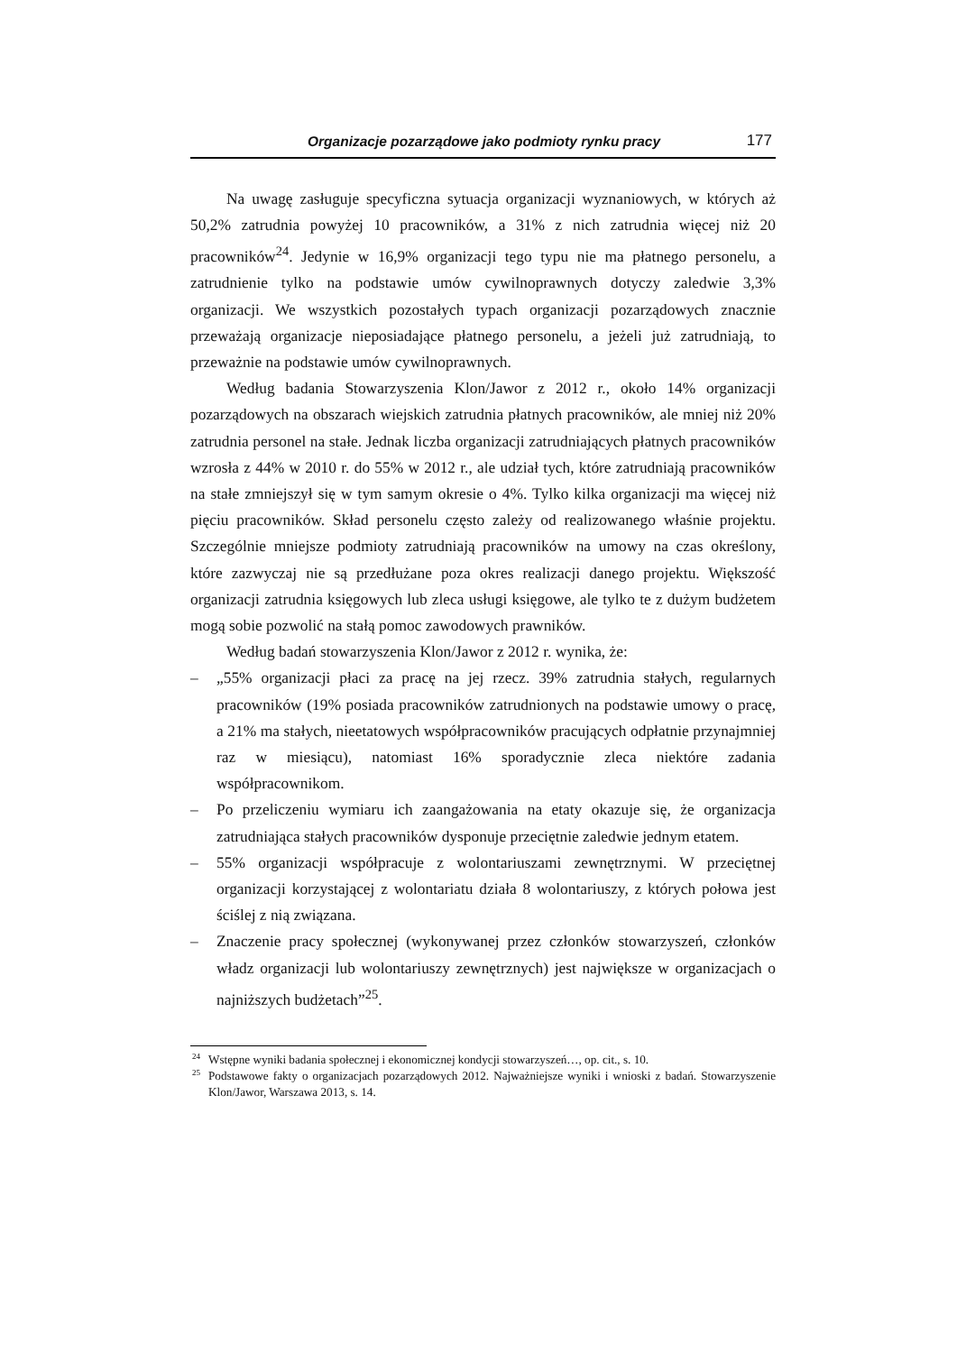Organizacje pozarządowe jako podmioty rynku pracy 177
Na uwagę zasługuje specyficzna sytuacja organizacji wyznaniowych, w których aż 50,2% zatrudnia powyżej 10 pracowników, a 31% z nich zatrudnia więcej niż 20 pracowników<sup>24</sup>. Jedynie w 16,9% organizacji tego typu nie ma płatnego personelu, a zatrudnienie tylko na podstawie umów cywilnoprawnych dotyczy zaledwie 3,3% organizacji. We wszystkich pozostałych typach organizacji pozarządowych znacznie przeważają organizacje nieposiadające płatnego personelu, a jeżeli już zatrudniają, to przeważnie na podstawie umów cywilnoprawnych.
Według badania Stowarzyszenia Klon/Jawor z 2012 r., około 14% organizacji pozarządowych na obszarach wiejskich zatrudnia płatnych pracowników, ale mniej niż 20% zatrudnia personel na stałe. Jednak liczba organizacji zatrudniających płatnych pracowników wzrosła z 44% w 2010 r. do 55% w 2012 r., ale udział tych, które zatrudniają pracowników na stałe zmniejszył się w tym samym okresie o 4%. Tylko kilka organizacji ma więcej niż pięciu pracowników. Skład personelu często zależy od realizowanego właśnie projektu. Szczególnie mniejsze podmioty zatrudniają pracowników na umowy na czas określony, które zazwyczaj nie są przedłużane poza okres realizacji danego projektu. Większość organizacji zatrudnia księgowych lub zleca usługi księgowe, ale tylko te z dużym budżetem mogą sobie pozwolić na stałą pomoc zawodowych prawników.
Według badań stowarzyszenia Klon/Jawor z 2012 r. wynika, że:
– „55% organizacji płaci za pracę na jej rzecz. 39% zatrudnia stałych, regularnych pracowników (19% posiada pracowników zatrudnionych na podstawie umowy o pracę, a 21% ma stałych, nieetatowych współpracowników pracujących odpłatnie przynajmniej raz w miesiącu), natomiast 16% sporadycznie zleca niektóre zadania współpracownikom.
– Po przeliczeniu wymiaru ich zaangażowania na etaty okazuje się, że organizacja zatrudniająca stałych pracowników dysponuje przeciętnie zaledwie jednym etatem.
– 55% organizacji współpracuje z wolontariuszami zewnętrznymi. W przeciętnej organizacji korzystającej z wolontariatu działa 8 wolontariuszy, z których połowa jest ściślej z nią związana.
– Znaczenie pracy społecznej (wykonywanej przez członków stowarzyszeń, członków władz organizacji lub wolontariuszy zewnętrznych) jest największe w organizacjach o najniższych budżetach”<sup>25</sup>.
<sup>24</sup> Wstępne wyniki badania społecznej i ekonomicznej kondycji stowarzyszeń…, op. cit., s. 10.
<sup>25</sup> Podstawowe fakty o organizacjach pozarządowych 2012. Najważniejsze wyniki i wnioski z badań. Stowarzyszenie Klon/Jawor, Warszawa 2013, s. 14.